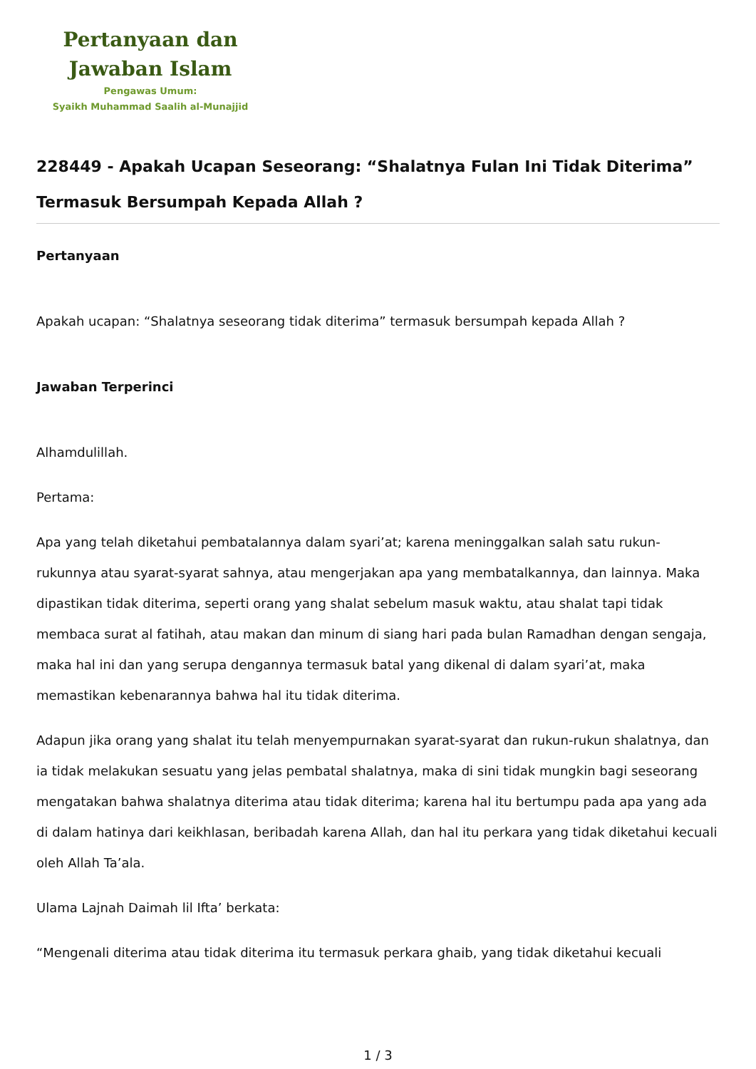Pertanyaan dan
Jawaban Islam
Pengawas Umum:
Syaikh Muhammad Saalih al-Munajjid
228449 - Apakah Ucapan Seseorang: “Shalatnya Fulan Ini Tidak Diterima” Termasuk Bersumpah Kepada Allah ?
Pertanyaan
Apakah ucapan: “Shalatnya seseorang tidak diterima” termasuk bersumpah kepada Allah ?
Jawaban Terperinci
Alhamdulillah.
Pertama:
Apa yang telah diketahui pembatalannya dalam syari’at; karena meninggalkan salah satu rukun-rukunnya atau syarat-syarat sahnya, atau mengerjakan apa yang membatalkannya, dan lainnya. Maka dipastikan tidak diterima, seperti orang yang shalat sebelum masuk waktu, atau shalat tapi tidak membaca surat al fatihah, atau makan dan minum di siang hari pada bulan Ramadhan dengan sengaja, maka hal ini dan yang serupa dengannya termasuk batal yang dikenal di dalam syari’at, maka memastikan kebenarannya bahwa hal itu tidak diterima.
Adapun jika orang yang shalat itu telah menyempurnakan syarat-syarat dan rukun-rukun shalatnya, dan ia tidak melakukan sesuatu yang jelas pembatal shalatnya, maka di sini tidak mungkin bagi seseorang mengatakan bahwa shalatnya diterima atau tidak diterima; karena hal itu bertumpu pada apa yang ada di dalam hatinya dari keikhlasan, beribadah karena Allah, dan hal itu perkara yang tidak diketahui kecuali oleh Allah Ta’ala.
Ulama Lajnah Daimah lil Ifta’ berkata:
“Mengenali diterima atau tidak diterima itu termasuk perkara ghaib, yang tidak diketahui kecuali
1 / 3